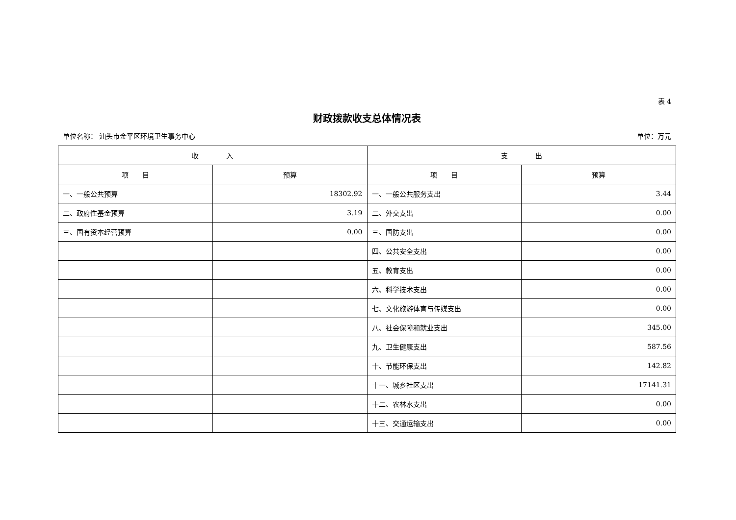表 4
财政拨款收支总体情况表
单位名称： 汕头市金平区环境卫生事务中心 单位：万元
| 收 入 | | 支 出 | |
| --- | --- | --- | --- |
| 项 目 | 预算 | 项 目 | 预算 |
| 一、一般公共预算 | 18302.92 | 一、一般公共服务支出 | 3.44 |
| 二、政府性基金预算 | 3.19 | 二、外交支出 | 0.00 |
| 三、国有资本经营预算 | 0.00 | 三、国防支出 | 0.00 |
| | | 四、公共安全支出 | 0.00 |
| | | 五、教育支出 | 0.00 |
| | | 六、科学技术支出 | 0.00 |
| | | 七、文化旅游体育与传媒支出 | 0.00 |
| | | 八、社会保障和就业支出 | 345.00 |
| | | 九、卫生健康支出 | 587.56 |
| | | 十、节能环保支出 | 142.82 |
| | | 十一、城乡社区支出 | 17141.31 |
| | | 十二、农林水支出 | 0.00 |
| | | 十三、交通运输支出 | 0.00 |